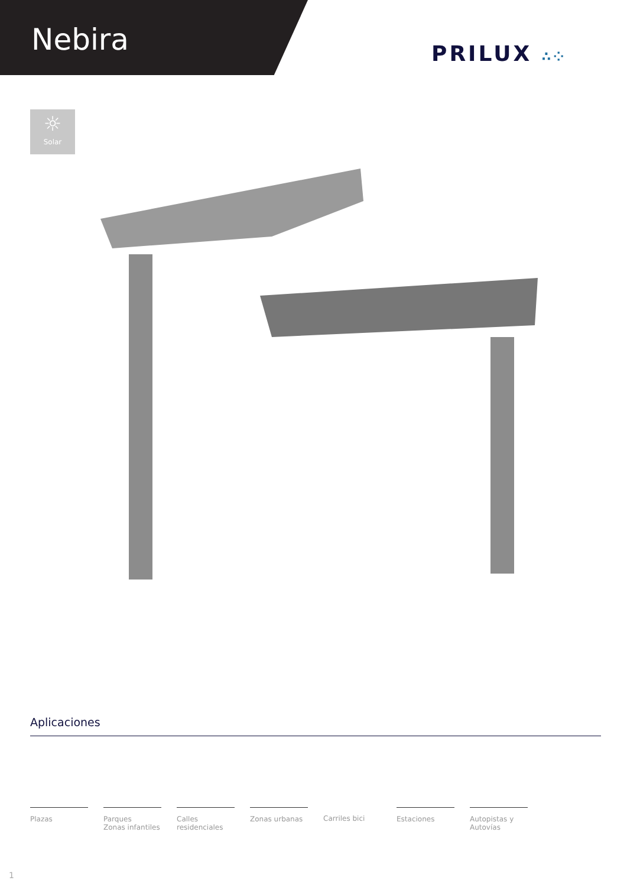Nebira PRILUX ∴⁘
☼
Solar
Aplicaciones
Plazas Parques
Zonas infantiles
Calles
residenciales
Zonas urbanas Carriles bici Estaciones Autopistas y
Autovías
1